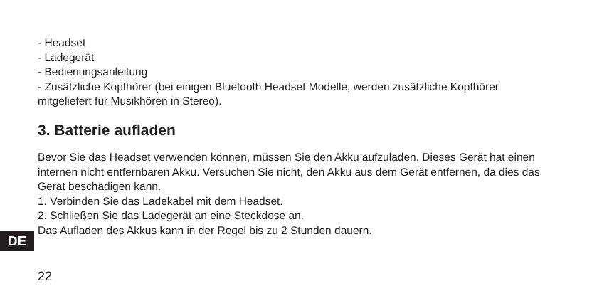- Headset
- Ladegerät
- Bedienungsanleitung
- Zusätzliche Kopfhörer (bei einigen Bluetooth Headset Modelle, werden zusätzliche Kopfhörer mitgeliefert für Musikhören in Stereo).
3. Batterie aufladen
Bevor Sie das Headset verwenden können, müssen Sie den Akku aufzuladen. Dieses Gerät hat einen internen nicht entfernbaren Akku. Versuchen Sie nicht, den Akku aus dem Gerät entfernen, da dies das Gerät beschädigen kann.
1. Verbinden Sie das Ladekabel mit dem Headset.
2. Schließen Sie das Ladegerät an eine Steckdose an.
Das Aufladen des Akkus kann in der Regel bis zu 2 Stunden dauern.
DE
22